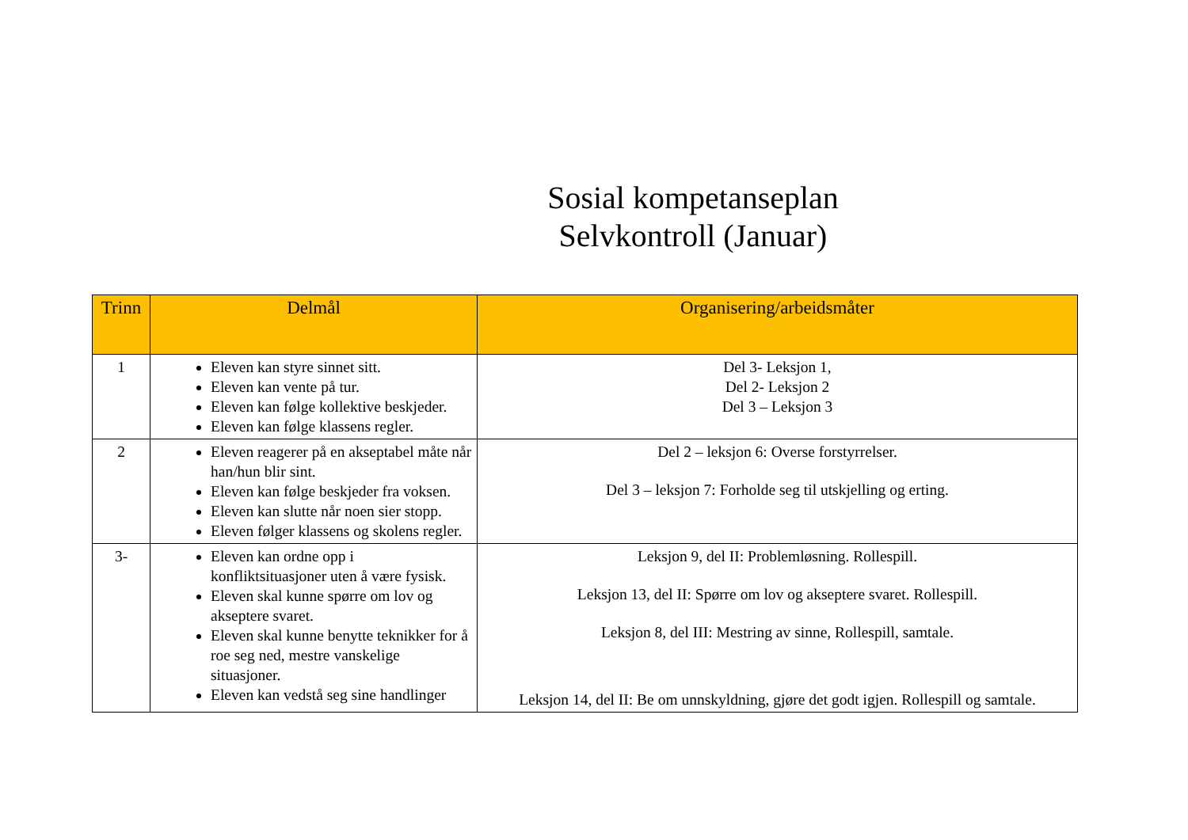Sosial kompetanseplan
Selvkontroll (Januar)
| Trinn | Delmål | Organisering/arbeidsmåter |
| --- | --- | --- |
| 1 | Eleven kan styre sinnet sitt. Eleven kan vente på tur. Eleven kan følge kollektive beskjeder. Eleven kan følge klassens regler. | Del 3- Leksjon 1, Del 2- Leksjon 2 Del 3 – Leksjon 3 |
| 2 | Eleven reagerer på en akseptabel måte når han/hun blir sint. Eleven kan følge beskjeder fra voksen. Eleven kan slutte når noen sier stopp. Eleven følger klassens og skolens regler. | Del 2 – leksjon 6: Overse forstyrrelser. Del 3 – leksjon 7: Forholde seg til utskjelling og erting. |
| 3- | Eleven kan ordne opp i konfliktsituasjoner uten å være fysisk. Eleven skal kunne spørre om lov og akseptere svaret. Eleven skal kunne benytte teknikker for å roe seg ned, mestre vanskelige situasjoner. Eleven kan vedstå seg sine handlinger | Leksjon 9, del II: Problemløsning. Rollespill. Leksjon 13, del II: Spørre om lov og akseptere svaret. Rollespill. Leksjon 8, del III: Mestring av sinne, Rollespill, samtale. Leksjon 14, del II: Be om unnskyldning, gjøre det godt igjen. Rollespill og samtale. |